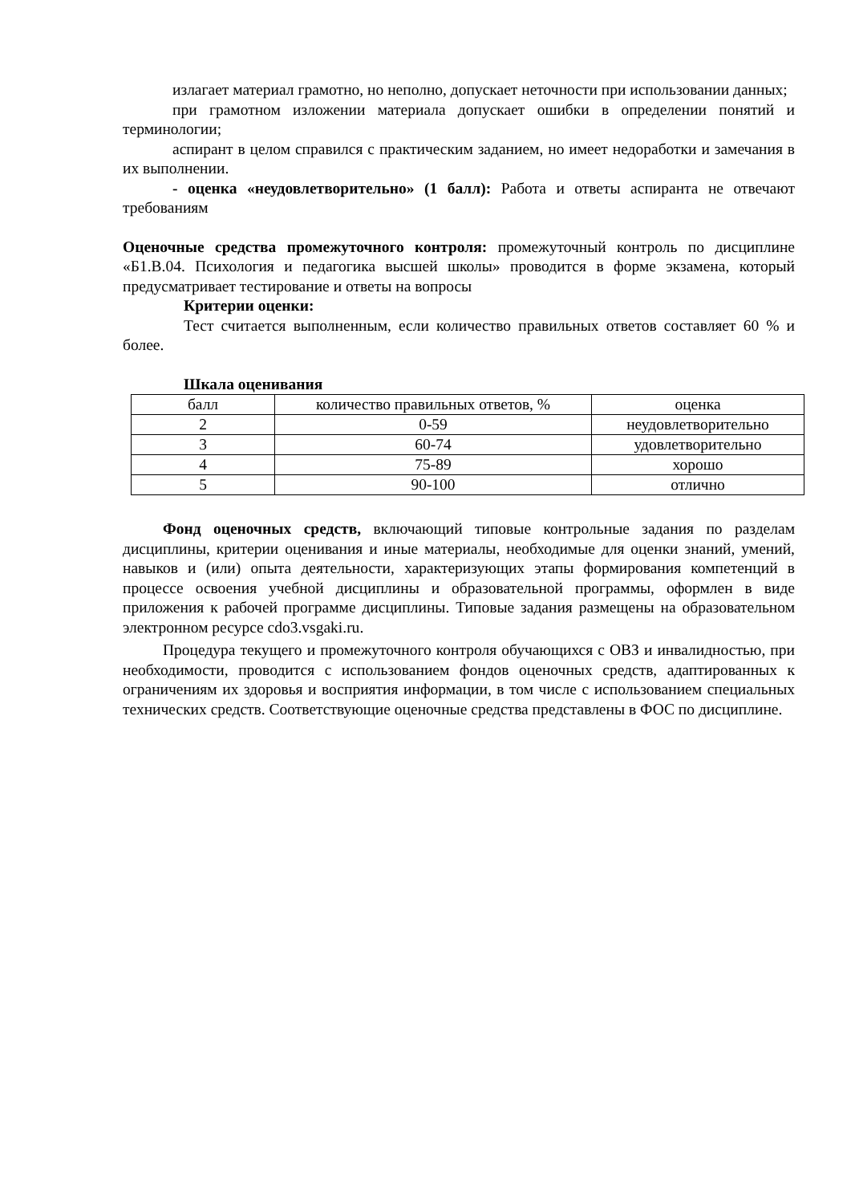излагает материал грамотно, но неполно, допускает неточности при использовании данных;
при грамотном изложении материала допускает ошибки в определении понятий и терминологии;
аспирант в целом справился с практическим заданием, но имеет недоработки и замечания в их выполнении.
- оценка «неудовлетворительно» (1 балл): Работа и ответы аспиранта не отвечают требованиям
Оценочные средства промежуточного контроля: промежуточный контроль по дисциплине «Б1.В.04. Психология и педагогика высшей школы» проводится в форме экзамена, который предусматривает тестирование и ответы на вопросы
Критерии оценки:
Тест считается выполненным, если количество правильных ответов составляет 60 % и более.
Шкала оценивания
| балл | количество правильных ответов, % | оценка |
| 2 | 0-59 | неудовлетворительно |
| 3 | 60-74 | удовлетворительно |
| 4 | 75-89 | хорошо |
| 5 | 90-100 | отлично |
Фонд оценочных средств, включающий типовые контрольные задания по разделам дисциплины, критерии оценивания и иные материалы, необходимые для оценки знаний, умений, навыков и (или) опыта деятельности, характеризующих этапы формирования компетенций в процессе освоения учебной дисциплины и образовательной программы, оформлен в виде приложения к рабочей программе дисциплины. Типовые задания размещены на образовательном электронном ресурсе cdo3.vsgaki.ru.
Процедура текущего и промежуточного контроля обучающихся с ОВЗ и инвалидностью, при необходимости, проводится с использованием фондов оценочных средств, адаптированных к ограничениям их здоровья и восприятия информации, в том числе с использованием специальных технических средств. Соответствующие оценочные средства представлены в ФОС по дисциплине.